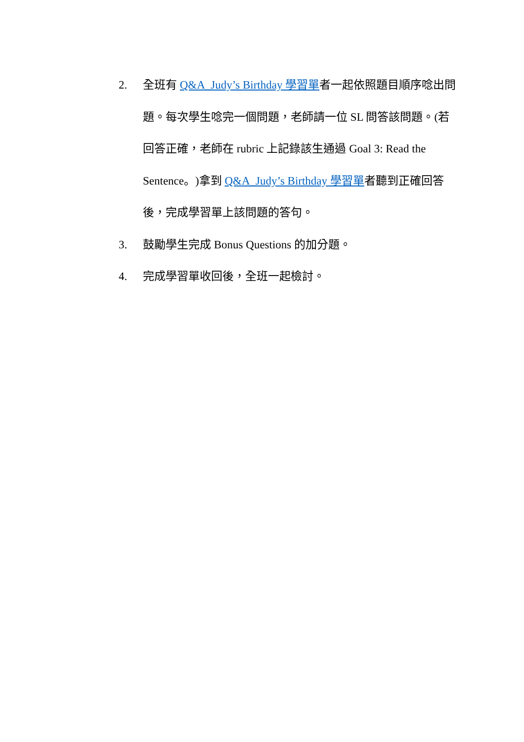2. 全班有 Q&A_Judy’s Birthday 學習單者一起依照題目順序唸出問題。每次學生唸完一個問題，老師請一位 SL 問答該問題。(若回答正確，老師在 rubric 上記錄該生通過 Goal 3: Read the Sentence。)拿到 Q&A_Judy’s Birthday 學習單者聽到正確回答後，完成學習單上該問題的答句。
3. 鼓勵學生完成 Bonus Questions 的加分題。
4. 完成學習單收回後，全班一起檢討。